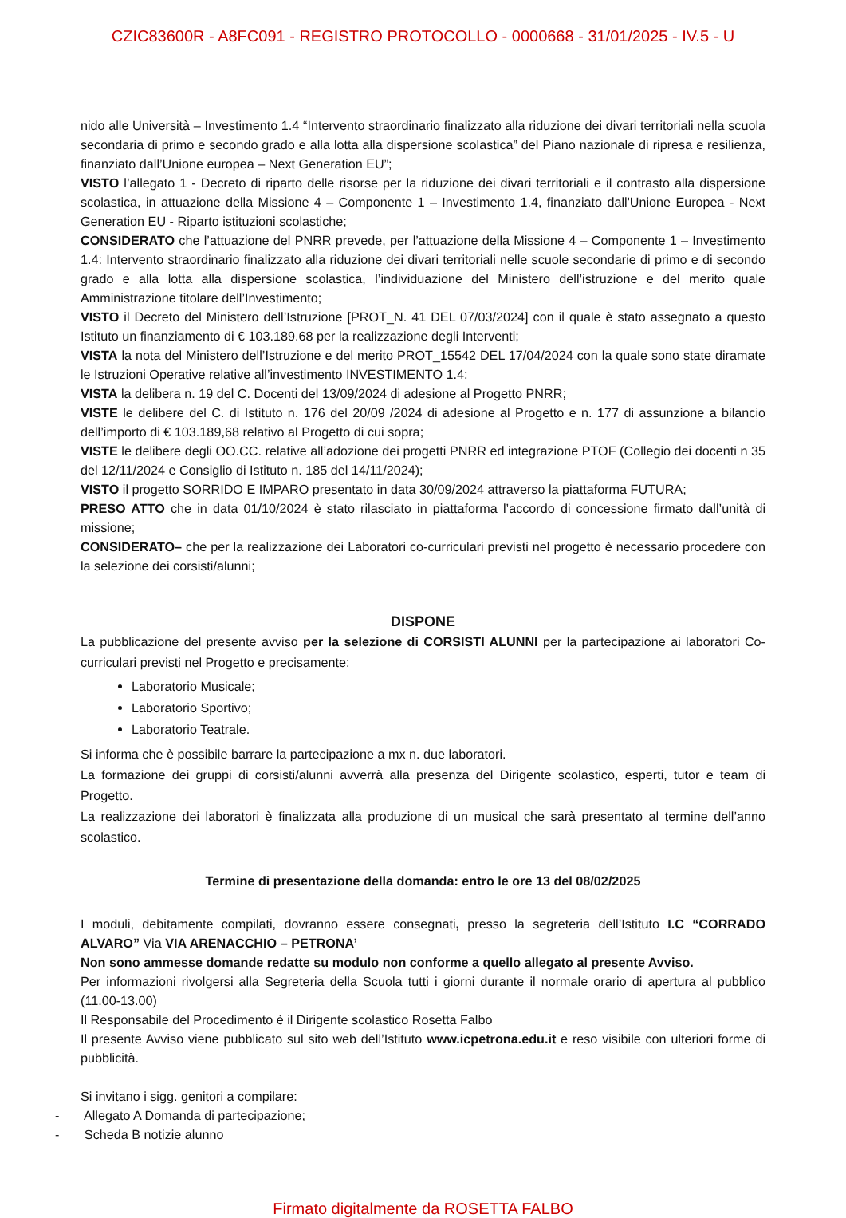CZIC83600R - A8FC091 - REGISTRO PROTOCOLLO - 0000668 - 31/01/2025 - IV.5 - U
nido alle Università – Investimento 1.4 “Intervento straordinario finalizzato alla riduzione dei divari territoriali nella scuola secondaria di primo e secondo grado e alla lotta alla dispersione scolastica” del Piano nazionale di ripresa e resilienza, finanziato dall’Unione europea – Next Generation EU”;
VISTO l’allegato 1 - Decreto di riparto delle risorse per la riduzione dei divari territoriali e il contrasto alla dispersione scolastica, in attuazione della Missione 4 – Componente 1 – Investimento 1.4, finanziato dall'Unione Europea - Next Generation EU - Riparto istituzioni scolastiche;
CONSIDERATO che l’attuazione del PNRR prevede, per l’attuazione della Missione 4 – Componente 1 – Investimento 1.4: Intervento straordinario finalizzato alla riduzione dei divari territoriali nelle scuole secondarie di primo e di secondo grado e alla lotta alla dispersione scolastica, l’individuazione del Ministero dell’istruzione e del merito quale Amministrazione titolare dell’Investimento;
VISTO il Decreto del Ministero dell’Istruzione [PROT_N. 41 DEL 07/03/2024] con il quale è stato assegnato a questo Istituto un finanziamento di € 103.189.68 per la realizzazione degli Interventi;
VISTA la nota del Ministero dell’Istruzione e del merito PROT_15542 DEL 17/04/2024 con la quale sono state diramate le Istruzioni Operative relative all’investimento INVESTIMENTO 1.4;
VISTA la delibera n. 19 del C. Docenti del 13/09/2024 di adesione al Progetto PNRR;
VISTE le delibere del C. di Istituto n. 176 del 20/09 /2024 di adesione al Progetto e n. 177 di assunzione a bilancio dell’importo di € 103.189,68 relativo al Progetto di cui sopra;
VISTE le delibere degli OO.CC. relative all’adozione dei progetti PNRR ed integrazione PTOF (Collegio dei docenti n 35 del 12/11/2024 e Consiglio di Istituto n. 185 del 14/11/2024);
VISTO il progetto SORRIDO E IMPARO presentato in data 30/09/2024 attraverso la piattaforma FUTURA;
PRESO ATTO che in data 01/10/2024 è stato rilasciato in piattaforma l’accordo di concessione firmato dall’unità di missione;
CONSIDERATO– che per la realizzazione dei Laboratori co-curriculari previsti nel progetto è necessario procedere con la selezione dei corsisti/alunni;
DISPONE
La pubblicazione del presente avviso per la selezione di CORSISTI ALUNNI per la partecipazione ai laboratori Co-curriculari previsti nel Progetto e precisamente:
Laboratorio Musicale;
Laboratorio Sportivo;
Laboratorio Teatrale.
Si informa che è possibile barrare la partecipazione a mx n. due laboratori.
La formazione dei gruppi di corsisti/alunni avverrà alla presenza del Dirigente scolastico, esperti, tutor e team di Progetto.
La realizzazione dei laboratori è finalizzata alla produzione di un musical che sarà presentato al termine dell’anno scolastico.
Termine di presentazione della domanda: entro le ore 13 del 08/02/2025
I moduli, debitamente compilati, dovranno essere consegnati, presso la segreteria dell’Istituto I.C “CORRADO ALVARO” Via VIA ARENACCHIO – PETRONA’
Non sono ammesse domande redatte su modulo non conforme a quello allegato al presente Avviso.
Per informazioni rivolgersi alla Segreteria della Scuola tutti i giorni durante il normale orario di apertura al pubblico (11.00-13.00)
Il Responsabile del Procedimento è il Dirigente scolastico Rosetta Falbo
Il presente Avviso viene pubblicato sul sito web dell’Istituto www.icpetrona.edu.it e reso visibile con ulteriori forme di pubblicità.
Si invitano i sigg. genitori a compilare:
- Allegato A Domanda di partecipazione;
- Scheda B notizie alunno
Firmato digitalmente da ROSETTA FALBO